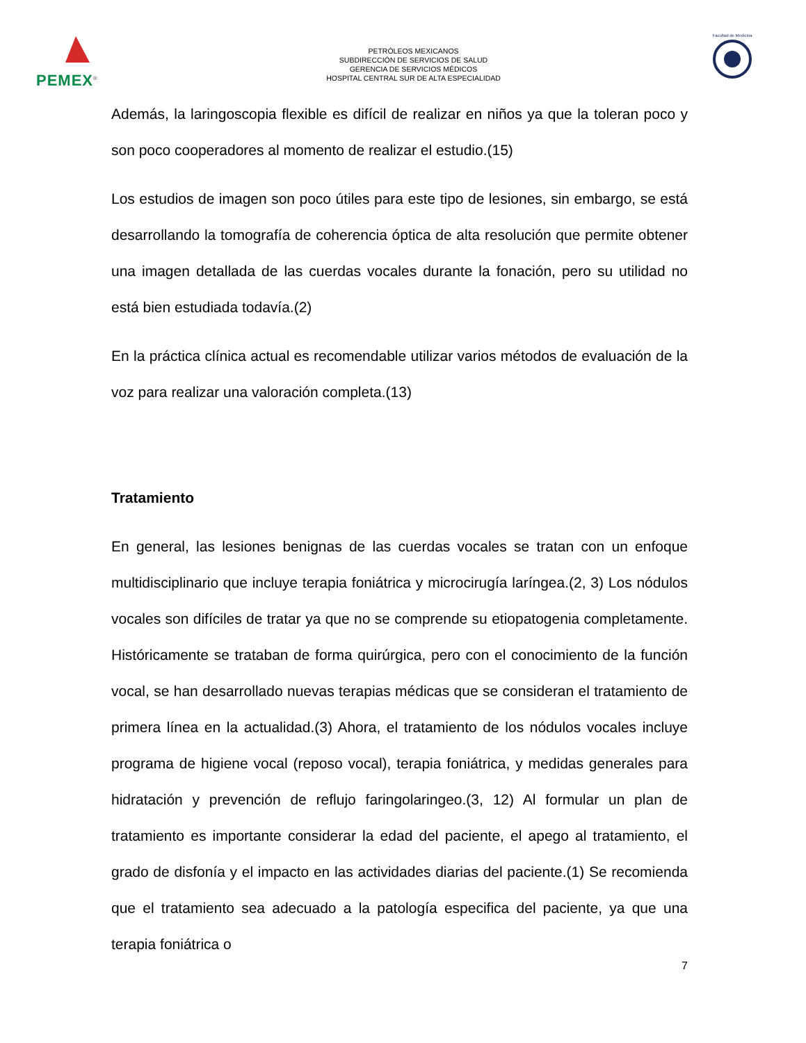PEMEX<sup>®</sup>
PETRÓLEOS MEXICANOS
SUBDIRECCIÓN DE SERVICIOS DE SALUD
GERENCIA DE SERVICIOS MÉDICOS
HOSPITAL CENTRAL SUR DE ALTA ESPECIALIDAD
Facultad de Medicina
Además, la laringoscopia flexible es difícil de realizar en niños ya que la toleran poco y son poco cooperadores al momento de realizar el estudio.(15)
Los estudios de imagen son poco útiles para este tipo de lesiones, sin embargo, se está desarrollando la tomografía de coherencia óptica de alta resolución que permite obtener una imagen detallada de las cuerdas vocales durante la fonación, pero su utilidad no está bien estudiada todavía.(2)
En la práctica clínica actual es recomendable utilizar varios métodos de evaluación de la voz para realizar una valoración completa.(13)
Tratamiento
En general, las lesiones benignas de las cuerdas vocales se tratan con un enfoque multidisciplinario que incluye terapia foniátrica y microcirugía laríngea.(2, 3) Los nódulos vocales son difíciles de tratar ya que no se comprende su etiopatogenia completamente. Históricamente se trataban de forma quirúrgica, pero con el conocimiento de la función vocal, se han desarrollado nuevas terapias médicas que se consideran el tratamiento de primera línea en la actualidad.(3) Ahora, el tratamiento de los nódulos vocales incluye programa de higiene vocal (reposo vocal), terapia foniátrica, y medidas generales para hidratación y prevención de reflujo faringolaringeo.(3, 12) Al formular un plan de tratamiento es importante considerar la edad del paciente, el apego al tratamiento, el grado de disfonía y el impacto en las actividades diarias del paciente.(1) Se recomienda que el tratamiento sea adecuado a la patología especifica del paciente, ya que una terapia foniátrica o
7